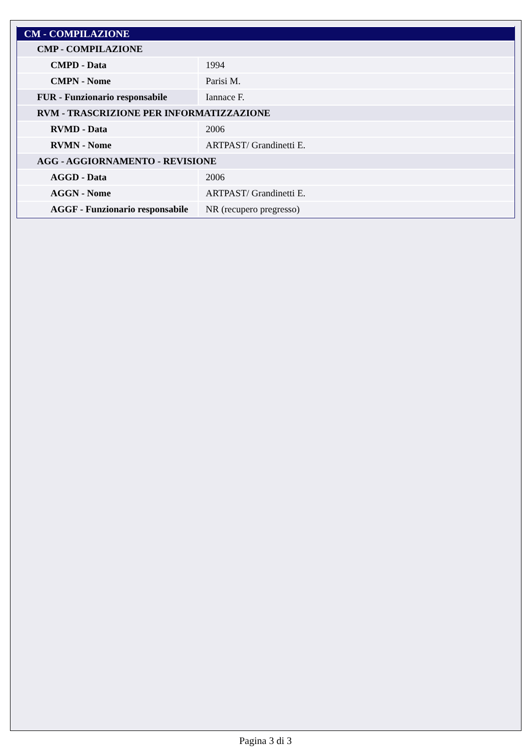| CM - COMPILAZIONE | |
| --- | --- |
| CMP - COMPILAZIONE | |
| CMPD - Data | 1994 |
| CMPN - Nome | Parisi M. |
| FUR - Funzionario responsabile | Iannace F. |
| RVM - TRASCRIZIONE PER INFORMATIZZAZIONE | |
| RVMD - Data | 2006 |
| RVMN - Nome | ARTPAST/ Grandinetti E. |
| AGG - AGGIORNAMENTO - REVISIONE | |
| AGGD - Data | 2006 |
| AGGN - Nome | ARTPAST/ Grandinetti E. |
| AGGF - Funzionario responsabile | NR (recupero pregresso) |
Pagina 3 di 3